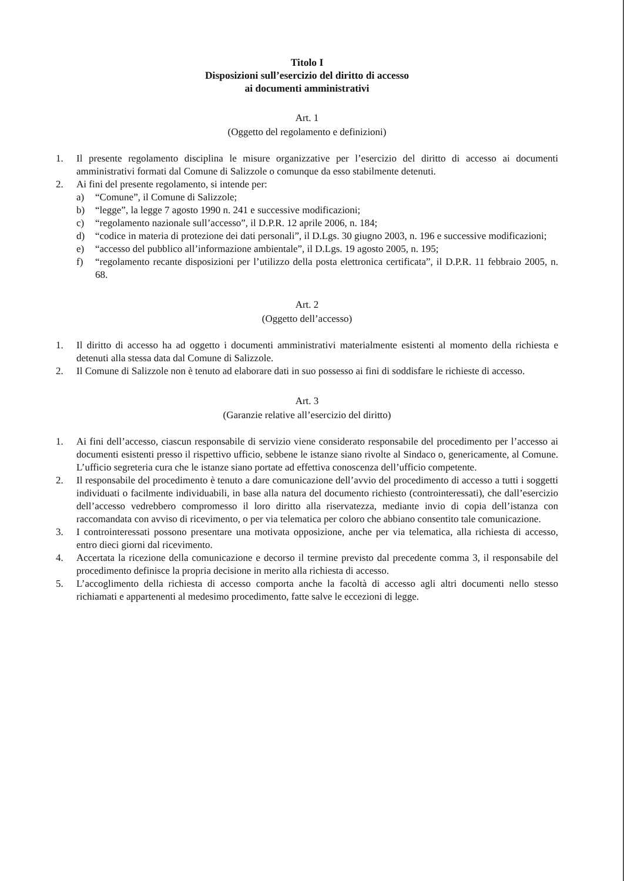Titolo I
Disposizioni sull’esercizio del diritto di accesso
ai documenti amministrativi
Art. 1
(Oggetto del regolamento e definizioni)
1. Il presente regolamento disciplina le misure organizzative per l’esercizio del diritto di accesso ai documenti amministrativi formati dal Comune di Salizzole o comunque da esso stabilmente detenuti.
2. Ai fini del presente regolamento, si intende per:
a) “Comune”, il Comune di Salizzole;
b) “legge”, la legge 7 agosto 1990 n. 241 e successive modificazioni;
c) “regolamento nazionale sull’accesso”, il D.P.R. 12 aprile 2006, n. 184;
d) “codice in materia di protezione dei dati personali”, il D.Lgs. 30 giugno 2003, n. 196 e successive modificazioni;
e) “accesso del pubblico all’informazione ambientale”, il D.Lgs. 19 agosto 2005, n. 195;
f) “regolamento recante disposizioni per l’utilizzo della posta elettronica certificata”, il D.P.R. 11 febbraio 2005, n. 68.
Art. 2
(Oggetto dell’accesso)
1. Il diritto di accesso ha ad oggetto i documenti amministrativi materialmente esistenti al momento della richiesta e detenuti alla stessa data dal Comune di Salizzole.
2. Il Comune di Salizzole non è tenuto ad elaborare dati in suo possesso ai fini di soddisfare le richieste di accesso.
Art. 3
(Garanzie relative all’esercizio del diritto)
1. Ai fini dell’accesso, ciascun responsabile di servizio viene considerato responsabile del procedimento per l’accesso ai documenti esistenti presso il rispettivo ufficio, sebbene le istanze siano rivolte al Sindaco o, genericamente, al Comune. L’ufficio segreteria cura che le istanze siano portate ad effettiva conoscenza dell’ufficio competente.
2. Il responsabile del procedimento è tenuto a dare comunicazione dell’avvio del procedimento di accesso a tutti i soggetti individuati o facilmente individuabili, in base alla natura del documento richiesto (controinteressati), che dall’esercizio dell’accesso vedrebbero compromesso il loro diritto alla riservatezza, mediante invio di copia dell’istanza con raccomandata con avviso di ricevimento, o per via telematica per coloro che abbiano consentito tale comunicazione.
3. I controinteressati possono presentare una motivata opposizione, anche per via telematica, alla richiesta di accesso, entro dieci giorni dal ricevimento.
4. Accertata la ricezione della comunicazione e decorso il termine previsto dal precedente comma 3, il responsabile del procedimento definisce la propria decisione in merito alla richiesta di accesso.
5. L’accoglimento della richiesta di accesso comporta anche la facoltà di accesso agli altri documenti nello stesso richiamati e appartenenti al medesimo procedimento, fatte salve le eccezioni di legge.